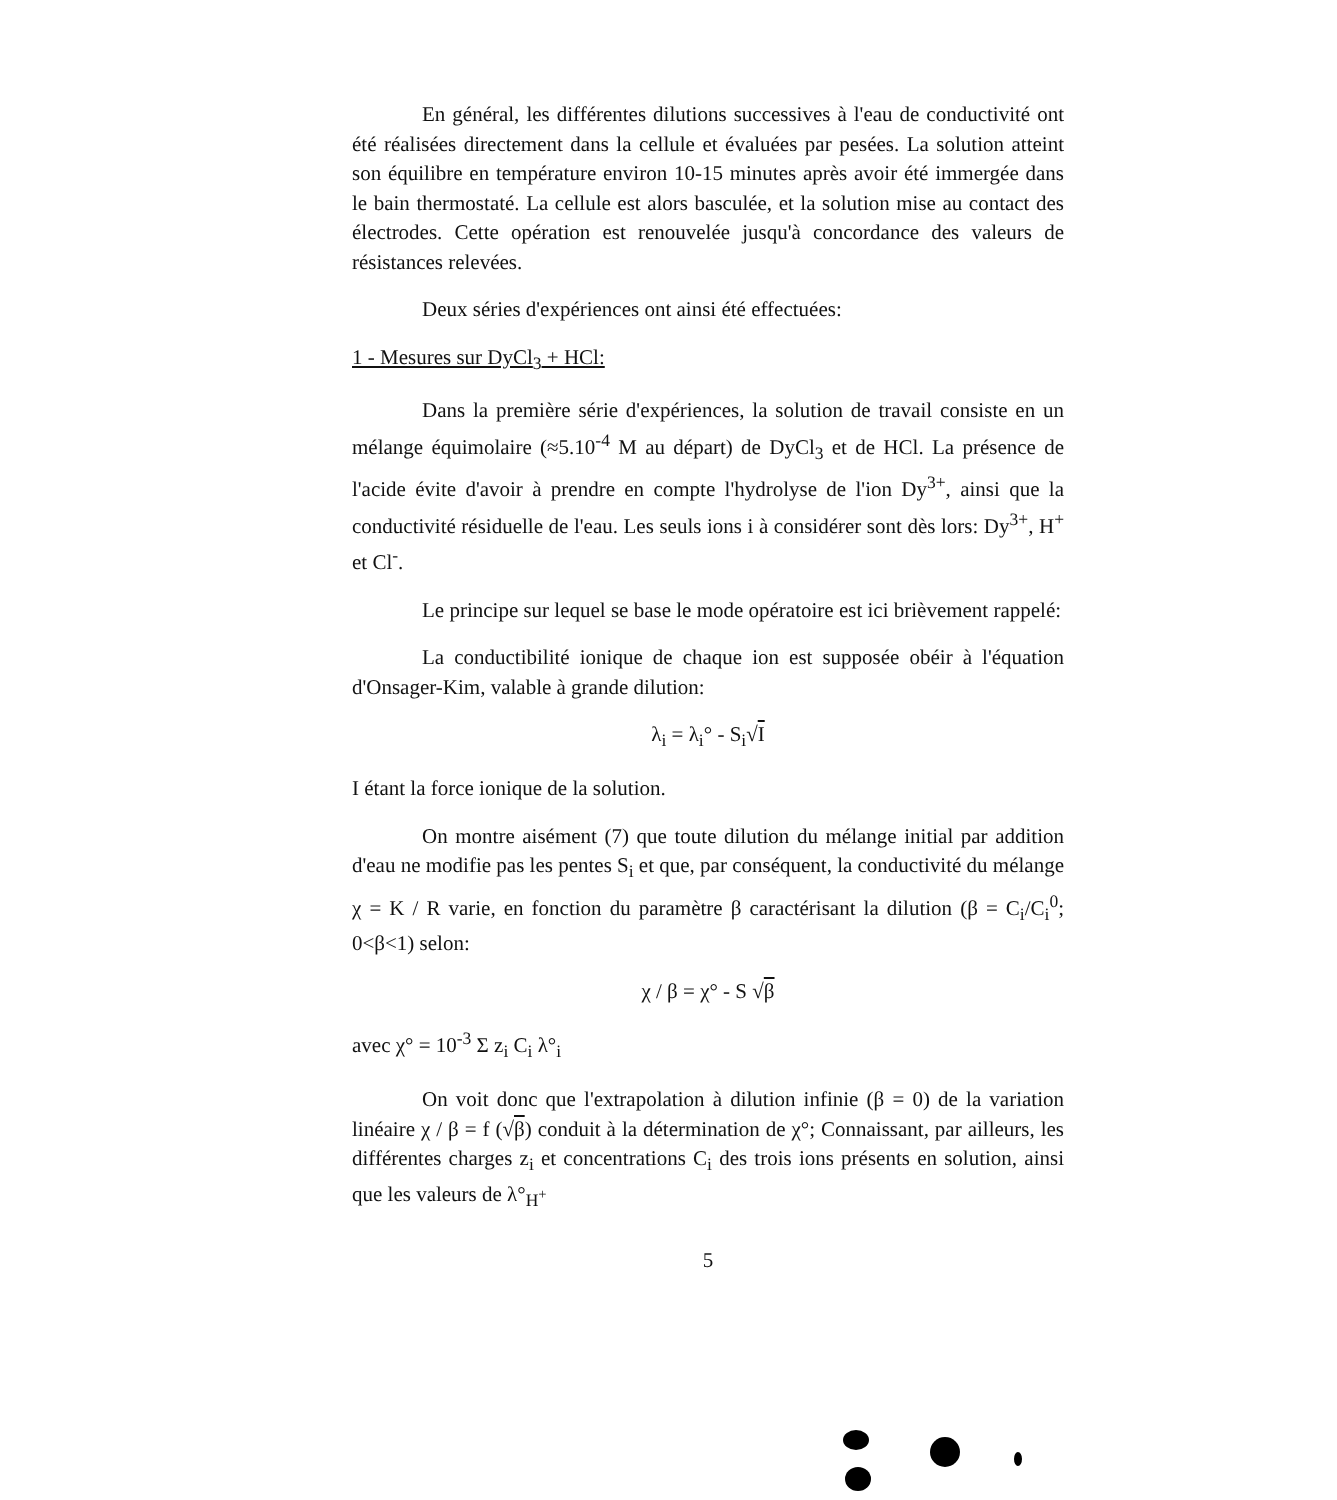En général, les différentes dilutions successives à l'eau de conductivité ont été réalisées directement dans la cellule et évaluées par pesées. La solution atteint son équilibre en température environ 10-15 minutes après avoir été immergée dans le bain thermostaté. La cellule est alors basculée, et la solution mise au contact des électrodes. Cette opération est renouvelée jusqu'à concordance des valeurs de résistances relevées.
Deux séries d'expériences ont ainsi été effectuées:
1 - Mesures sur DyCl<sub>3</sub> + HCl:
Dans la première série d'expériences, la solution de travail consiste en un mélange équimolaire (≈5.10<sup>-4</sup> M au départ) de DyCl<sub>3</sub> et de HCl. La présence de l'acide évite d'avoir à prendre en compte l'hydrolyse de l'ion Dy<sup>3+</sup>, ainsi que la conductivité résiduelle de l'eau. Les seuls ions i à considérer sont dès lors: Dy<sup>3+</sup>, H<sup>+</sup> et Cl<sup>-</sup>.
Le principe sur lequel se base le mode opératoire est ici brièvement rappelé:
La conductibilité ionique de chaque ion est supposée obéir à l'équation d'Onsager-Kim, valable à grande dilution:
λ<sub>i</sub> = λ<sub>i</sub>° - S<sub>i</sub>√I
I étant la force ionique de la solution.
On montre aisément (7) que toute dilution du mélange initial par addition d'eau ne modifie pas les pentes S<sub>i</sub> et que, par conséquent, la conductivité du mélange χ = K / R varie, en fonction du paramètre β caractérisant la dilution (β = C<sub>i</sub>/C<sub>i</sub><sup>0</sup>; 0<β<1) selon:
χ / β = χ° - S √β
avec χ° = 10<sup>-3</sup> Σ z<sub>i</sub> C<sub>i</sub> λ°<sub>i</sub>
On voit donc que l'extrapolation à dilution infinie (β = 0) de la variation linéaire χ / β = f (√β) conduit à la détermination de χ°; Connaissant, par ailleurs, les différentes charges z<sub>i</sub> et concentrations C<sub>i</sub> des trois ions présents en solution, ainsi que les valeurs de λ°<sub>H<sup>+</sup></sub>
5